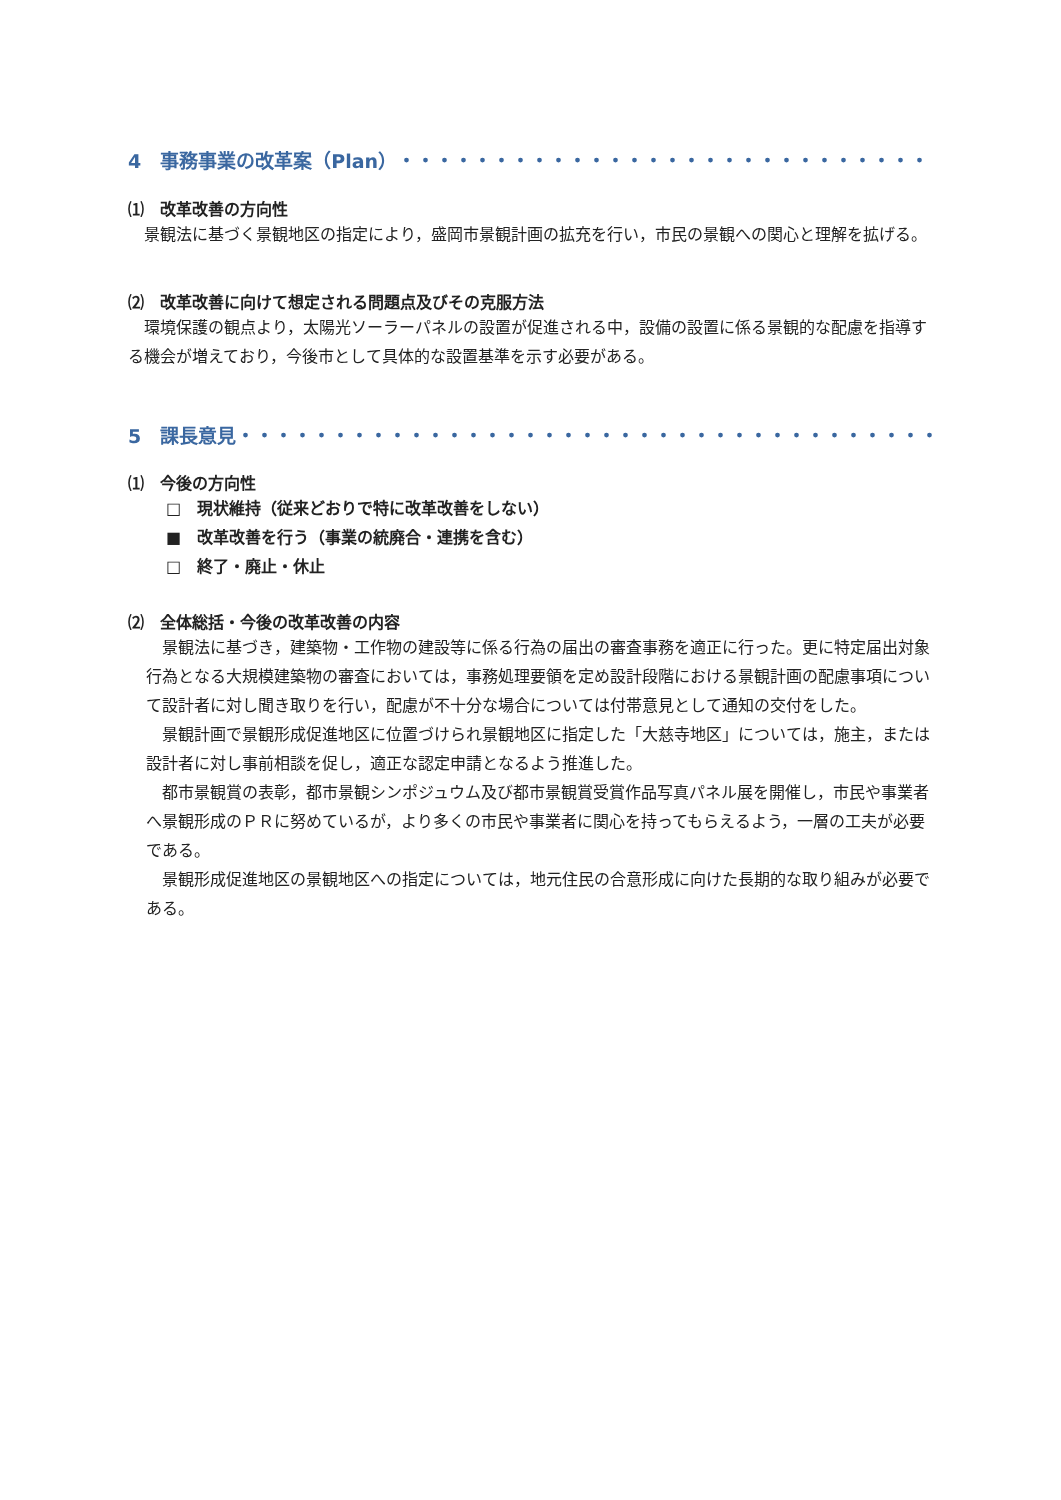4　事務事業の改革案（Plan）・・・・・・・・・・・・・・・・・・・・・・・・・・・・
⑴　改革改善の方向性
景観法に基づく景観地区の指定により，盛岡市景観計画の拡充を行い，市民の景観への関心と理解を拡げる。
⑵　改革改善に向けて想定される問題点及びその克服方法
環境保護の観点より，太陽光ソーラーパネルの設置が促進される中，設備の設置に係る景観的な配慮を指導する機会が増えており，今後市として具体的な設置基準を示す必要がある。
5　課長意見・・・・・・・・・・・・・・・・・・・・・・・・・・・・・・・・・・・・・
⑴　今後の方向性
□　現状維持（従来どおりで特に改革改善をしない）
■　改革改善を行う（事業の統廃合・連携を含む）
□　終了・廃止・休止
⑵　全体総括・今後の改革改善の内容
景観法に基づき，建築物・工作物の建設等に係る行為の届出の審査事務を適正に行った。更に特定届出対象行為となる大規模建築物の審査においては，事務処理要領を定め設計段階における景観計画の配慮事項について設計者に対し聞き取りを行い，配慮が不十分な場合については付帯意見として通知の交付をした。
景観計画で景観形成促進地区に位置づけられ景観地区に指定した「大慈寺地区」については，施主，または設計者に対し事前相談を促し，適正な認定申請となるよう推進した。
都市景観賞の表彰，都市景観シンポジュウム及び都市景観賞受賞作品写真パネル展を開催し，市民や事業者へ景観形成のＰＲに努めているが，より多くの市民や事業者に関心を持ってもらえるよう，一層の工夫が必要である。
景観形成促進地区の景観地区への指定については，地元住民の合意形成に向けた長期的な取り組みが必要である。